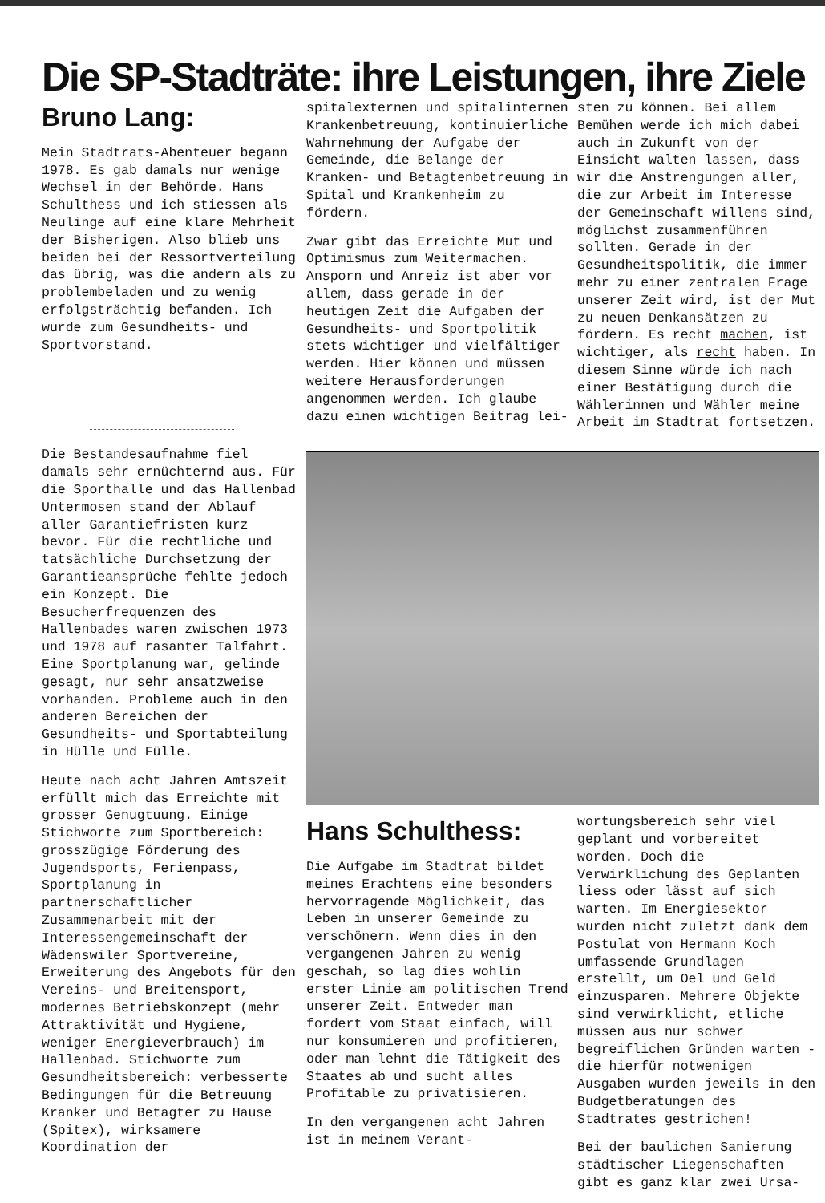Die SP-Stadträte: ihre Leistungen, ihre Ziele
Bruno Lang:
Mein Stadtrats-Abenteuer begann 1978. Es gab damals nur wenige Wechsel in der Behörde. Hans Schulthess und ich stiessen als Neulinge auf eine klare Mehrheit der Bisherigen. Also blieb uns beiden bei der Ressortverteilung das übrig, was die andern als zu problembeladen und zu wenig erfolgsträchtig befanden. Ich wurde zum Gesundheits- und Sportvorstand.
Die Bestandesaufnahme fiel damals sehr ernüchternd aus. Für die Sporthalle und das Hallenbad Untermosen stand der Ablauf aller Garantiefristen kurz bevor. Für die rechtliche und tatsächliche Durchsetzung der Garantieansprüche fehlte jedoch ein Konzept. Die Besucherfrequenzen des Hallenbades waren zwischen 1973 und 1978 auf rasanter Talfahrt. Eine Sportplanung war, gelinde gesagt, nur sehr ansatzweise vorhanden. Probleme auch in den anderen Bereichen der Gesundheits- und Sportabteilung in Hülle und Fülle.
Heute nach acht Jahren Amtszeit erfüllt mich das Erreichte mit grosser Genugtuung. Einige Stichworte zum Sportbereich: grosszügige Förderung des Jugendsports, Ferienpass, Sportplanung in partnerschaftlicher Zusammenarbeit mit der Interessengemeinschaft der Wädenswiler Sportvereine, Erweiterung des Angebots für den Vereins- und Breitensport, modernes Betriebskonzept (mehr Attraktivität und Hygiene, weniger Energieverbrauch) im Hallenbad. Stichworte zum Gesundheitsbereich: verbesserte Bedingungen für die Betreuung Kranker und Betagter zu Hause (Spitex), wirksamere Koordination der
spitalexternen und spitalinternen Krankenbetreuung, kontinuierliche Wahrnehmung der Aufgabe der Gemeinde, die Belange der Kranken- und Betagtenbetreuung in Spital und Krankenheim zu fördern.
Zwar gibt das Erreichte Mut und Optimismus zum Weitermachen. Ansporn und Anreiz ist aber vor allem, dass gerade in der heutigen Zeit die Aufgaben der Gesundheits- und Sportpolitik stets wichtiger und vielfältiger werden. Hier können und müssen weitere Herausforderungen angenommen werden. Ich glaube dazu einen wichtigen Beitrag lei-
sten zu können. Bei allem Bemühen werde ich mich dabei auch in Zukunft von der Einsicht walten lassen, dass wir die Anstrengungen aller, die zur Arbeit im Interesse der Gemeinschaft willens sind, möglichst zusammenführen sollten. Gerade in der Gesundheitspolitik, die immer mehr zu einer zentralen Frage unserer Zeit wird, ist der Mut zu neuen Denkansätzen zu fördern. Es recht machen, ist wichtiger, als recht haben. In diesem Sinne würde ich nach einer Bestätigung durch die Wählerinnen und Wähler meine Arbeit im Stadtrat fortsetzen.
Hans Schulthess:
Die Aufgabe im Stadtrat bildet meines Erachtens eine besonders hervorragende Möglichkeit, das Leben in unserer Gemeinde zu verschönern. Wenn dies in den vergangenen Jahren zu wenig geschah, so lag dies wohlin erster Linie am politischen Trend unserer Zeit. Entweder man fordert vom Staat einfach, will nur konsumieren und profitieren, oder man lehnt die Tätigkeit des Staates ab und sucht alles Profitable zu privatisieren.
In den vergangenen acht Jahren ist in meinem Verant-
wortungsbereich sehr viel geplant und vorbereitet worden. Doch die Verwirklichung des Geplanten liess oder lässt auf sich warten. Im Energiesektor wurden nicht zuletzt dank dem Postulat von Hermann Koch umfassende Grundlagen erstellt, um Oel und Geld einzusparen. Mehrere Objekte sind verwirklicht, etliche müssen aus nur schwer begreiflichen Gründen warten - die hierfür notwenigen Ausgaben wurden jeweils in den Budgetberatungen des Stadtrates gestrichen!
Bei der baulichen Sanierung städtischer Liegenschaften gibt es ganz klar zwei Ursa-